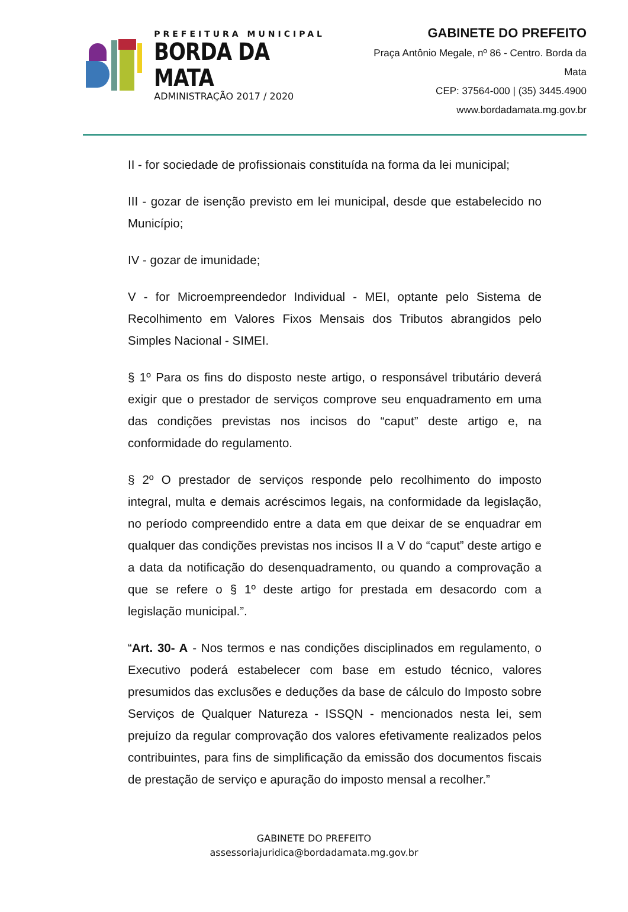PREFEITURA MUNICIPAL
BORDA DA MATA
ADMINISTRAÇÃO 2017 / 2020
GABINETE DO PREFEITO
Praça Antônio Megale, nº 86 - Centro. Borda da Mata
CEP: 37564-000 | (35) 3445.4900
www.bordadamata.mg.gov.br
II - for sociedade de profissionais constituída na forma da lei municipal;
III - gozar de isenção previsto em lei municipal, desde que estabelecido no Município;
IV - gozar de imunidade;
V - for Microempreendedor Individual - MEI, optante pelo Sistema de Recolhimento em Valores Fixos Mensais dos Tributos abrangidos pelo Simples Nacional - SIMEI.
§ 1º Para os fins do disposto neste artigo, o responsável tributário deverá exigir que o prestador de serviços comprove seu enquadramento em uma das condições previstas nos incisos do “caput” deste artigo e, na conformidade do regulamento.
§ 2º O prestador de serviços responde pelo recolhimento do imposto integral, multa e demais acréscimos legais, na conformidade da legislação, no período compreendido entre a data em que deixar de se enquadrar em qualquer das condições previstas nos incisos II a V do “caput” deste artigo e a data da notificação do desenquadramento, ou quando a comprovação a que se refere o § 1º deste artigo for prestada em desacordo com a legislação municipal.”.
“Art. 30- A - Nos termos e nas condições disciplinados em regulamento, o Executivo poderá estabelecer com base em estudo técnico, valores presumidos das exclusões e deduções da base de cálculo do Imposto sobre Serviços de Qualquer Natureza - ISSQN - mencionados nesta lei, sem prejuízo da regular comprovação dos valores efetivamente realizados pelos contribuintes, para fins de simplificação da emissão dos documentos fiscais de prestação de serviço e apuração do imposto mensal a recolher.”
GABINETE DO PREFEITO
assessoriajuridica@bordadamata.mg.gov.br